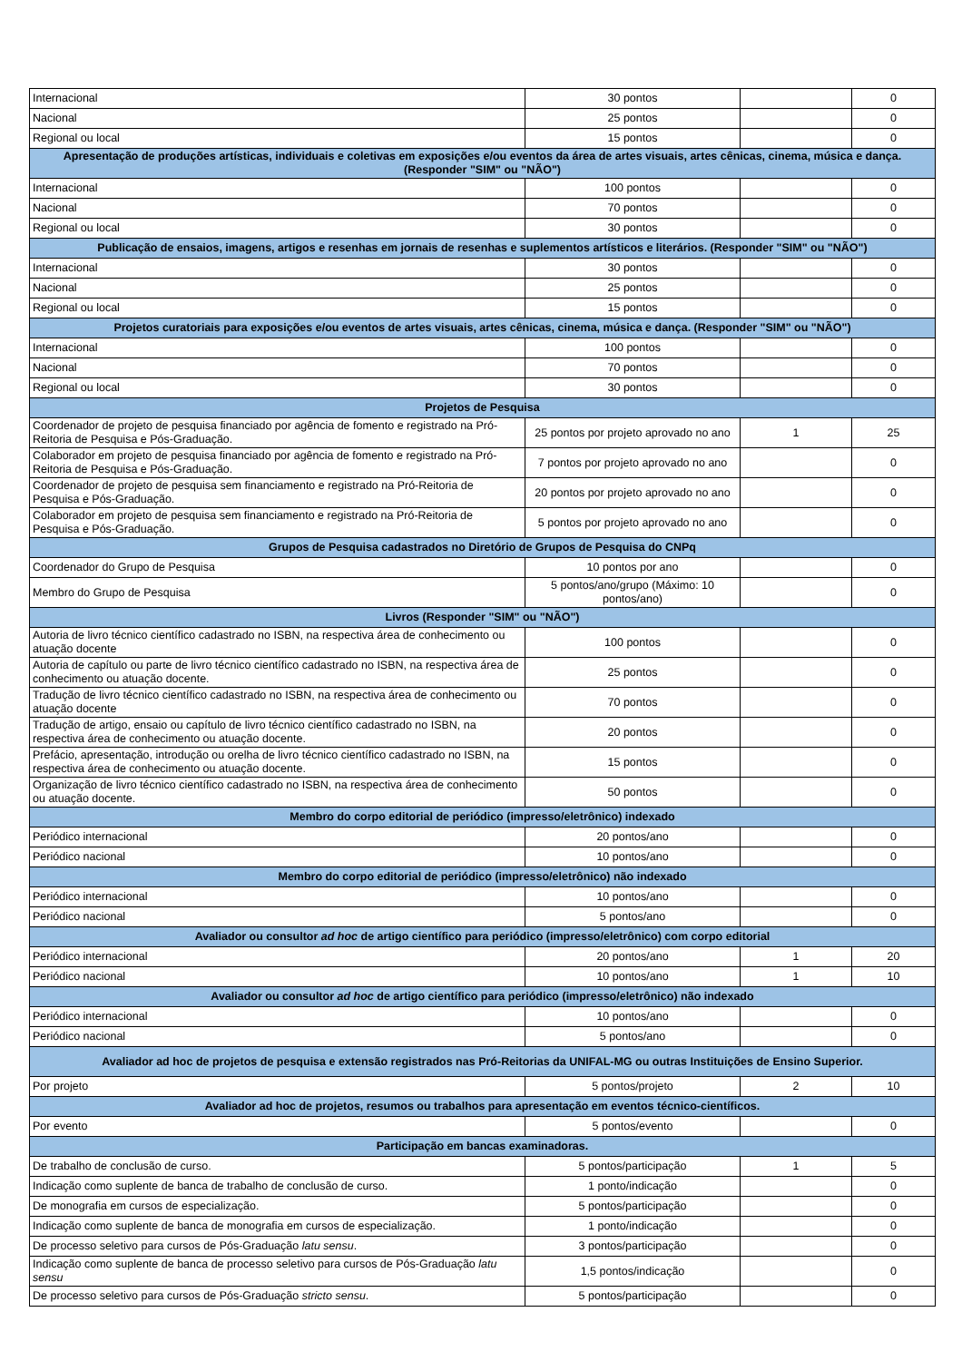| Internacional | 30 pontos | | 0 |
| Nacional | 25 pontos | | 0 |
| Regional ou local | 15 pontos | | 0 |
| Apresentação de produções artísticas, individuais e coletivas em exposições e/ou eventos da área de artes visuais, artes cênicas, cinema, música e dança. (Responder "SIM" ou "NÃO") | | | |
| Internacional | 100 pontos | | 0 |
| Nacional | 70 pontos | | 0 |
| Regional ou local | 30 pontos | | 0 |
| Publicação de ensaios, imagens, artigos e resenhas em jornais de resenhas e suplementos artísticos e literários. (Responder "SIM" ou "NÃO") | | | |
| Internacional | 30 pontos | | 0 |
| Nacional | 25 pontos | | 0 |
| Regional ou local | 15 pontos | | 0 |
| Projetos curatoriais para exposições e/ou eventos de artes visuais, artes cênicas, cinema, música e dança. (Responder "SIM" ou "NÃO") | | | |
| Internacional | 100 pontos | | 0 |
| Nacional | 70 pontos | | 0 |
| Regional ou local | 30 pontos | | 0 |
| Projetos de Pesquisa | | | |
| Coordenador de projeto de pesquisa financiado por agência de fomento e registrado na Pró-Reitoria de Pesquisa e Pós-Graduação. | 25 pontos por projeto aprovado no ano | 1 | 25 |
| Colaborador em projeto de pesquisa financiado por agência de fomento e registrado na Pró-Reitoria de Pesquisa e Pós-Graduação. | 7 pontos por projeto aprovado no ano | | 0 |
| Coordenador de projeto de pesquisa sem financiamento e registrado na Pró-Reitoria de Pesquisa e Pós-Graduação. | 20 pontos por projeto aprovado no ano | | 0 |
| Colaborador em projeto de pesquisa sem financiamento e registrado na Pró-Reitoria de Pesquisa e Pós-Graduação. | 5 pontos por projeto aprovado no ano | | 0 |
| Grupos de Pesquisa cadastrados no Diretório de Grupos de Pesquisa do CNPq | | | |
| Coordenador do Grupo de Pesquisa | 10 pontos por ano | | 0 |
| Membro do Grupo de Pesquisa | 5 pontos/ano/grupo (Máximo: 10 pontos/ano) | | 0 |
| Livros (Responder "SIM" ou "NÃO") | | | |
| Autoria de livro técnico científico cadastrado no ISBN, na respectiva área de conhecimento ou atuação docente | 100 pontos | | 0 |
| Autoria de capítulo ou parte de livro técnico científico cadastrado no ISBN, na respectiva área de conhecimento ou atuação docente. | 25 pontos | | 0 |
| Tradução de livro técnico científico cadastrado no ISBN, na respectiva área de conhecimento ou atuação docente | 70 pontos | | 0 |
| Tradução de artigo, ensaio ou capítulo de livro técnico científico cadastrado no ISBN, na respectiva área de conhecimento ou atuação docente. | 20 pontos | | 0 |
| Prefácio, apresentação, introdução ou orelha de livro técnico científico cadastrado no ISBN, na respectiva área de conhecimento ou atuação docente. | 15 pontos | | 0 |
| Organização de livro técnico científico cadastrado no ISBN, na respectiva área de conhecimento ou atuação docente. | 50 pontos | | 0 |
| Membro do corpo editorial de periódico (impresso/eletrônico) indexado | | | |
| Periódico internacional | 20 pontos/ano | | 0 |
| Periódico nacional | 10 pontos/ano | | 0 |
| Membro do corpo editorial de periódico (impresso/eletrônico) não indexado | | | |
| Periódico internacional | 10 pontos/ano | | 0 |
| Periódico nacional | 5 pontos/ano | | 0 |
| Avaliador ou consultor ad hoc de artigo científico para periódico (impresso/eletrônico) com corpo editorial | | | |
| Periódico internacional | 20 pontos/ano | 1 | 20 |
| Periódico nacional | 10 pontos/ano | 1 | 10 |
| Avaliador ou consultor ad hoc de artigo científico para periódico (impresso/eletrônico) não indexado | | | |
| Periódico internacional | 10 pontos/ano | | 0 |
| Periódico nacional | 5 pontos/ano | | 0 |
| Avaliador ad hoc de projetos de pesquisa e extensão registrados nas Pró-Reitorias da UNIFAL-MG ou outras Instituições de Ensino Superior. | | | |
| Por projeto | 5 pontos/projeto | 2 | 10 |
| Avaliador ad hoc de projetos, resumos ou trabalhos para apresentação em eventos técnico-científicos. | | | |
| Por evento | 5 pontos/evento | | 0 |
| Participação em bancas examinadoras. | | | |
| De trabalho de conclusão de curso. | 5 pontos/participação | 1 | 5 |
| Indicação como suplente de banca de trabalho de conclusão de curso. | 1 ponto/indicação | | 0 |
| De monografia em cursos de especialização. | 5 pontos/participação | | 0 |
| Indicação como suplente de banca de monografia em cursos de especialização. | 1 ponto/indicação | | 0 |
| De processo seletivo para cursos de Pós-Graduação latu sensu . | 3 pontos/participação | | 0 |
| Indicação como suplente de banca de processo seletivo para cursos de Pós-Graduação latu sensu | 1,5 pontos/indicação | | 0 |
| De processo seletivo para cursos de Pós-Graduação stricto sensu . | 5 pontos/participação | | 0 |